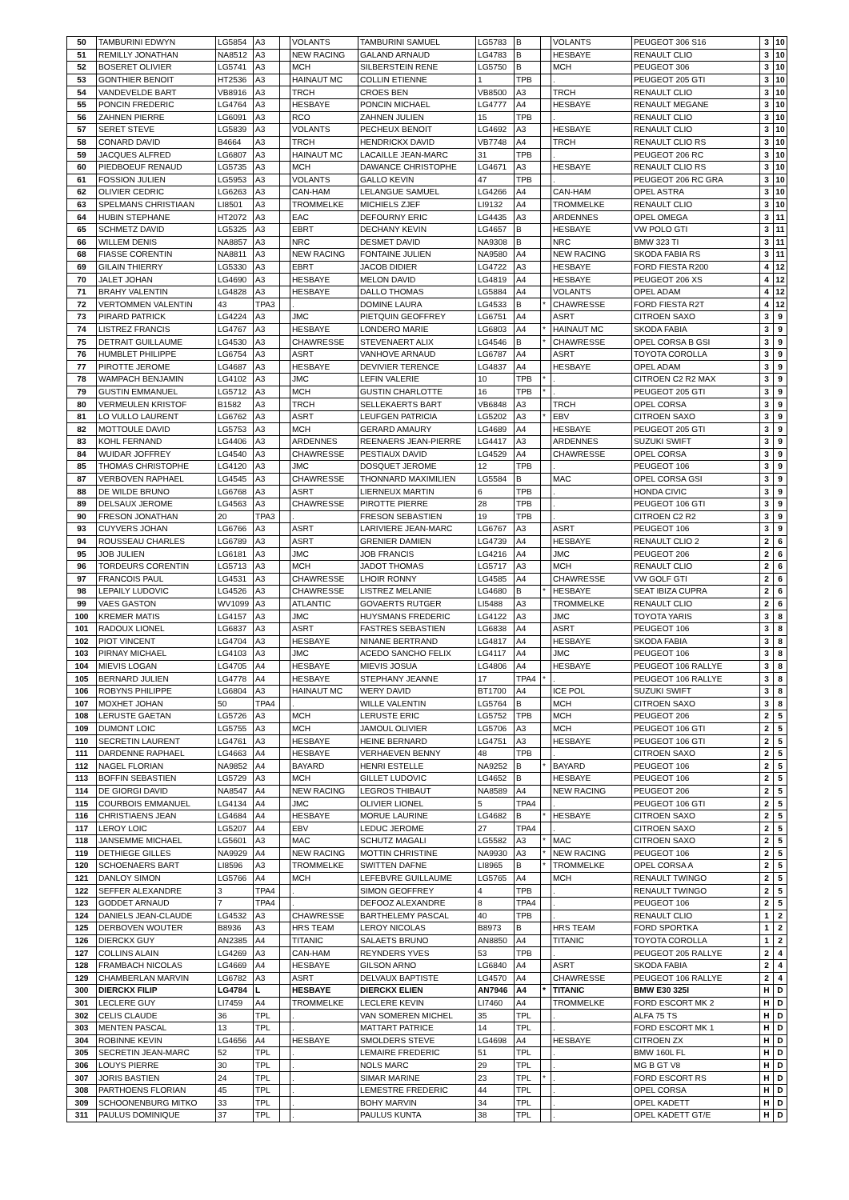| 50 | TAMBURINI EDWYN | LG5854 | A3 | | VOLANTS | TAMBURINI SAMUEL | LG5783 | B | | VOLANTS | PEUGEOT 306 S16 | 3 | 10 |
| 51 | REMILLY JONATHAN | NA8512 | A3 | | NEW RACING | GALAND ARNAUD | LG4783 | B | | HESBAYE | RENAULT CLIO | 3 | 10 |
| 52 | BOSERET OLIVIER | LG5741 | A3 | | MCH | SILBERSTEIN RENE | LG5750 | B | | MCH | PEUGEOT 306 | 3 | 10 |
| 53 | GONTHIER BENOIT | HT2536 | A3 | | HAINAUT MC | COLLIN ETIENNE | 1 | TPB | | . | PEUGEOT 205 GTI | 3 | 10 |
| 54 | VANDEVELDE BART | VB8916 | A3 | | TRCH | CROES BEN | VB8500 | A3 | | TRCH | RENAULT CLIO | 3 | 10 |
| 55 | PONCIN FREDERIC | LG4764 | A3 | | HESBAYE | PONCIN MICHAEL | LG4777 | A4 | | HESBAYE | RENAULT MEGANE | 3 | 10 |
| 56 | ZAHNEN PIERRE | LG6091 | A3 | | RCO | ZAHNEN JULIEN | 15 | TPB | | . | RENAULT CLIO | 3 | 10 |
| 57 | SERET STEVE | LG5839 | A3 | | VOLANTS | PECHEUX BENOIT | LG4692 | A3 | | HESBAYE | RENAULT CLIO | 3 | 10 |
| 58 | CONARD DAVID | B4664 | A3 | | TRCH | HENDRICKX DAVID | VB7748 | A4 | | TRCH | RENAULT CLIO RS | 3 | 10 |
| 59 | JACQUES ALFRED | LG6807 | A3 | | HAINAUT MC | LACAILLE JEAN-MARC | 31 | TPB | | . | PEUGEOT 206 RC | 3 | 10 |
| 60 | PIEDBOEUF RENAUD | LG5735 | A3 | | MCH | DAWANCE CHRISTOPHE | LG4671 | A3 | | HESBAYE | RENAULT CLIO RS | 3 | 10 |
| 61 | FOSSION JULIEN | LG5953 | A3 | | VOLANTS | GALLO KEVIN | 47 | TPB | | . | PEUGEOT 206 RC GRA | 3 | 10 |
| 62 | OLIVIER CEDRIC | LG6263 | A3 | | CAN-HAM | LELANGUE SAMUEL | LG4266 | A4 | | CAN-HAM | OPEL ASTRA | 3 | 10 |
| 63 | SPELMANS CHRISTIAAN | LI8501 | A3 | | TROMMELKE | MICHIELS ZJEF | LI9132 | A4 | | TROMMELKE | RENAULT CLIO | 3 | 10 |
| 64 | HUBIN STEPHANE | HT2072 | A3 | | EAC | DEFOURNY ERIC | LG4435 | A3 | | ARDENNES | OPEL OMEGA | 3 | 11 |
| 65 | SCHMETZ DAVID | LG5325 | A3 | | EBRT | DECHANY KEVIN | LG4657 | B | | HESBAYE | VW POLO GTI | 3 | 11 |
| 66 | WILLEM DENIS | NA8857 | A3 | | NRC | DESMET DAVID | NA9308 | B | | NRC | BMW 323 TI | 3 | 11 |
| 68 | FIASSE CORENTIN | NA8811 | A3 | | NEW RACING | FONTAINE JULIEN | NA9580 | A4 | | NEW RACING | SKODA FABIA RS | 3 | 11 |
| 69 | GILAIN THIERRY | LG5330 | A3 | | EBRT | JACOB DIDIER | LG4722 | A3 | | HESBAYE | FORD FIESTA R200 | 4 | 12 |
| 70 | JALET JOHAN | LG4690 | A3 | | HESBAYE | MELON DAVID | LG4819 | A4 | | HESBAYE | PEUGEOT 206 XS | 4 | 12 |
| 71 | BRAHY VALENTIN | LG4828 | A3 | | HESBAYE | DALLO THOMAS | LG5884 | A4 | | VOLANTS | OPEL ADAM | 4 | 12 |
| 72 | VERTOMMEN VALENTIN | 43 | TPA3 | | . | DOMINE LAURA | LG4533 | B | * | CHAWRESSE | FORD FIESTA R2T | 4 | 12 |
| 73 | PIRARD PATRICK | LG4224 | A3 | | JMC | PIETQUIN GEOFFREY | LG6751 | A4 | | ASRT | CITROEN SAXO | 3 | 9 |
| 74 | LISTREZ FRANCIS | LG4767 | A3 | | HESBAYE | LONDERO MARIE | LG6803 | A4 | * | HAINAUT MC | SKODA FABIA | 3 | 9 |
| 75 | DETRAIT GUILLAUME | LG4530 | A3 | | CHAWRESSE | STEVENAERT ALIX | LG4546 | B | * | CHAWRESSE | OPEL CORSA B GSI | 3 | 9 |
| 76 | HUMBLET PHILIPPE | LG6754 | A3 | | ASRT | VANHOVE ARNAUD | LG6787 | A4 | | ASRT | TOYOTA COROLLA | 3 | 9 |
| 77 | PIROTTE JEROME | LG4687 | A3 | | HESBAYE | DEVIVIER TERENCE | LG4837 | A4 | | HESBAYE | OPEL ADAM | 3 | 9 |
| 78 | WAMPACH BENJAMIN | LG4102 | A3 | | JMC | LEFIN VALERIE | 10 | TPB | * | . | CITROEN C2 R2 MAX | 3 | 9 |
| 79 | GUSTIN EMMANUEL | LG5712 | A3 | | MCH | GUSTIN CHARLOTTE | 16 | TPB | * | . | PEUGEOT 205 GTI | 3 | 9 |
| 80 | VERMEULEN KRISTOF | B1582 | A3 | | TRCH | SELLEKAERTS BART | VB6848 | A3 | | TRCH | OPEL CORSA | 3 | 9 |
| 81 | LO VULLO LAURENT | LG6762 | A3 | | ASRT | LEUFGEN PATRICIA | LG5202 | A3 | * | EBV | CITROEN SAXO | 3 | 9 |
| 82 | MOTTOULE DAVID | LG5753 | A3 | | MCH | GERARD AMAURY | LG4689 | A4 | | HESBAYE | PEUGEOT 205 GTI | 3 | 9 |
| 83 | KOHL FERNAND | LG4406 | A3 | | ARDENNES | REENAERS JEAN-PIERRE | LG4417 | A3 | | ARDENNES | SUZUKI SWIFT | 3 | 9 |
| 84 | WUIDAR JOFFREY | LG4540 | A3 | | CHAWRESSE | PESTIAUX DAVID | LG4529 | A4 | | CHAWRESSE | OPEL CORSA | 3 | 9 |
| 85 | THOMAS CHRISTOPHE | LG4120 | A3 | | JMC | DOSQUET JEROME | 12 | TPB | | . | PEUGEOT 106 | 3 | 9 |
| 87 | VERBOVEN RAPHAEL | LG4545 | A3 | | CHAWRESSE | THONNARD MAXIMILIEN | LG5584 | B | | MAC | OPEL CORSA GSI | 3 | 9 |
| 88 | DE WILDE BRUNO | LG6768 | A3 | | ASRT | LIERNEUX MARTIN | 6 | TPB | | . | HONDA CIVIC | 3 | 9 |
| 89 | DELSAUX JEROME | LG4563 | A3 | | CHAWRESSE | PIROTTE PIERRE | 28 | TPB | | . | PEUGEOT 106 GTI | 3 | 9 |
| 90 | FRESON JONATHAN | 20 | TPA3 | | . | FRESON SEBASTIEN | 19 | TPB | | . | CITROEN C2 R2 | 3 | 9 |
| 93 | CUYVERS JOHAN | LG6766 | A3 | | ASRT | LARIVIERE JEAN-MARC | LG6767 | A3 | | ASRT | PEUGEOT 106 | 3 | 9 |
| 94 | ROUSSEAU CHARLES | LG6789 | A3 | | ASRT | GRENIER DAMIEN | LG4739 | A4 | | HESBAYE | RENAULT CLIO 2 | 2 | 6 |
| 95 | JOB JULIEN | LG6181 | A3 | | JMC | JOB FRANCIS | LG4216 | A4 | | JMC | PEUGEOT 206 | 2 | 6 |
| 96 | TORDEURS CORENTIN | LG5713 | A3 | | MCH | JADOT THOMAS | LG5717 | A3 | | MCH | RENAULT CLIO | 2 | 6 |
| 97 | FRANCOIS PAUL | LG4531 | A3 | | CHAWRESSE | LHOIR RONNY | LG4585 | A4 | | CHAWRESSE | VW GOLF GTI | 2 | 6 |
| 98 | LEPAILY LUDOVIC | LG4526 | A3 | | CHAWRESSE | LISTREZ MELANIE | LG4680 | B | * | HESBAYE | SEAT IBIZA CUPRA | 2 | 6 |
| 99 | VAES GASTON | WV1099 | A3 | | ATLANTIC | GOVAERTS RUTGER | LI5488 | A3 | | TROMMELKE | RENAULT CLIO | 2 | 6 |
| 100 | KREMER MATIS | LG4157 | A3 | | JMC | HUYSMANS FREDERIC | LG4122 | A3 | | JMC | TOYOTA YARIS | 3 | 8 |
| 101 | RADOUX LIONEL | LG6837 | A3 | | ASRT | FASTRES SEBASTIEN | LG6838 | A4 | | ASRT | PEUGEOT 106 | 3 | 8 |
| 102 | PIOT VINCENT | LG4704 | A3 | | HESBAYE | NINANE BERTRAND | LG4817 | A4 | | HESBAYE | SKODA FABIA | 3 | 8 |
| 103 | PIRNAY MICHAEL | LG4103 | A3 | | JMC | ACEDO SANCHO FELIX | LG4117 | A4 | | JMC | PEUGEOT 106 | 3 | 8 |
| 104 | MIEVIS LOGAN | LG4705 | A4 | | HESBAYE | MIEVIS JOSUA | LG4806 | A4 | | HESBAYE | PEUGEOT 106 RALLYE | 3 | 8 |
| 105 | BERNARD JULIEN | LG4778 | A4 | | HESBAYE | STEPHANY JEANNE | 17 | TPA4 | * | . | PEUGEOT 106 RALLYE | 3 | 8 |
| 106 | ROBYNS PHILIPPE | LG6804 | A3 | | HAINAUT MC | WERY DAVID | BT1700 | A4 | | ICE POL | SUZUKI SWIFT | 3 | 8 |
| 107 | MOXHET JOHAN | 50 | TPA4 | | . | WILLE VALENTIN | LG5764 | B | | MCH | CITROEN SAXO | 3 | 8 |
| 108 | LERUSTE GAETAN | LG5726 | A3 | | MCH | LERUSTE ERIC | LG5752 | TPB | | MCH | PEUGEOT 206 | 2 | 5 |
| 109 | DUMONT LOIC | LG5755 | A3 | | MCH | JAMOUL OLIVIER | LG5706 | A3 | | MCH | PEUGEOT 106 GTI | 2 | 5 |
| 110 | SECRETIN LAURENT | LG4761 | A3 | | HESBAYE | HEINE BERNARD | LG4751 | A3 | | HESBAYE | PEUGEOT 106 GTI | 2 | 5 |
| 111 | DARDENNE RAPHAEL | LG4663 | A4 | | HESBAYE | VERHAEVEN BENNY | 48 | TPB | | . | CITROEN SAXO | 2 | 5 |
| 112 | NAGEL FLORIAN | NA9852 | A4 | | BAYARD | HENRI ESTELLE | NA9252 | B | * | BAYARD | PEUGEOT 106 | 2 | 5 |
| 113 | BOFFIN SEBASTIEN | LG5729 | A3 | | MCH | GILLET LUDOVIC | LG4652 | B | | HESBAYE | PEUGEOT 106 | 2 | 5 |
| 114 | DE GIORGI DAVID | NA8547 | A4 | | NEW RACING | LEGROS THIBAUT | NA8589 | A4 | | NEW RACING | PEUGEOT 206 | 2 | 5 |
| 115 | COURBOIS EMMANUEL | LG4134 | A4 | | JMC | OLIVIER LIONEL | 5 | TPA4 | | . | PEUGEOT 106 GTI | 2 | 5 |
| 116 | CHRISTIAENS JEAN | LG4684 | A4 | | HESBAYE | MORUE LAURINE | LG4682 | B | * | HESBAYE | CITROEN SAXO | 2 | 5 |
| 117 | LEROY LOIC | LG5207 | A4 | | EBV | LEDUC JEROME | 27 | TPA4 | | . | CITROEN SAXO | 2 | 5 |
| 118 | JANSEMME MICHAEL | LG5601 | A3 | | MAC | SCHUTZ MAGALI | LG5582 | A3 | * | MAC | CITROEN SAXO | 2 | 5 |
| 119 | DETHIEGE GILLES | NA9929 | A4 | | NEW RACING | MOTTIN CHRISTINE | NA9930 | A3 | * | NEW RACING | PEUGEOT 106 | 2 | 5 |
| 120 | SCHOENAERS BART | LI8596 | A3 | | TROMMELKE | SWITTEN DAFNE | LI8965 | B | * | TROMMELKE | OPEL CORSA A | 2 | 5 |
| 121 | DANLOY SIMON | LG5766 | A4 | | MCH | LEFEBVRE GUILLAUME | LG5765 | A4 | | MCH | RENAULT TWINGO | 2 | 5 |
| 122 | SEFFER ALEXANDRE | 3 | TPA4 | | . | SIMON GEOFFREY | 4 | TPB | | . | RENAULT TWINGO | 2 | 5 |
| 123 | GODDET ARNAUD | 7 | TPA4 | | . | DEFOOZ ALEXANDRE | 8 | TPA4 | | . | PEUGEOT 106 | 2 | 5 |
| 124 | DANIELS JEAN-CLAUDE | LG4532 | A3 | | CHAWRESSE | BARTHELEMY PASCAL | 40 | TPB | | . | RENAULT CLIO | 1 | 2 |
| 125 | DERBOVEN WOUTER | B8936 | A3 | | HRS TEAM | LEROY NICOLAS | B8973 | B | | HRS TEAM | FORD SPORTKA | 1 | 2 |
| 126 | DIERCKX GUY | AN2385 | A4 | | TITANIC | SALAETS BRUNO | AN8850 | A4 | | TITANIC | TOYOTA COROLLA | 1 | 2 |
| 127 | COLLINS ALAIN | LG4269 | A3 | | CAN-HAM | REYNDERS YVES | 53 | TPB | | . | PEUGEOT 205 RALLYE | 2 | 4 |
| 128 | FRAMBACH NICOLAS | LG4669 | A4 | | HESBAYE | GILSON ARNO | LG6840 | A4 | | ASRT | SKODA FABIA | 2 | 4 |
| 129 | CHAMBERLAN MARVIN | LG6782 | A3 | | ASRT | DELVAUX BAPTISTE | LG4570 | A4 | | CHAWRESSE | PEUGEOT 106 RALLYE | 2 | 4 |
| 300 | DIERCKX FILIP | LG4784 | L | | HESBAYE | DIERCKX ELIEN | AN7946 | A4 | * | TITANIC | BMW E30 325I | H | D |
| 301 | LECLERE GUY | LI7459 | A4 | | TROMMELKE | LECLERE KEVIN | LI7460 | A4 | | TROMMELKE | FORD ESCORT MK 2 | H | D |
| 302 | CELIS CLAUDE | 36 | TPL | | . | VAN SOMEREN MICHEL | 35 | TPL | | . | ALFA 75 TS | H | D |
| 303 | MENTEN PASCAL | 13 | TPL | | . | MATTART PATRICE | 14 | TPL | | . | FORD ESCORT MK 1 | H | D |
| 304 | ROBINNE KEVIN | LG4656 | A4 | | HESBAYE | SMOLDERS STEVE | LG4698 | A4 | | HESBAYE | CITROEN ZX | H | D |
| 305 | SECRETIN JEAN-MARC | 52 | TPL | | . | LEMAIRE FREDERIC | 51 | TPL | | . | BMW 160L FL | H | D |
| 306 | LOUYS PIERRE | 30 | TPL | | . | NOLS MARC | 29 | TPL | | . | MG B GT V8 | H | D |
| 307 | JORIS BASTIEN | 24 | TPL | | . | SIMAR MARINE | 23 | TPL | * | . | FORD ESCORT RS | H | D |
| 308 | PARTHOENS FLORIAN | 45 | TPL | | . | LEMESTRE FREDERIC | 44 | TPL | | . | OPEL CORSA | H | D |
| 309 | SCHOONENBURG MITKO | 33 | TPL | | . | BOHY MARVIN | 34 | TPL | | . | OPEL KADETT | H | D |
| 311 | PAULUS DOMINIQUE | 37 | TPL | | . | PAULUS KUNTA | 38 | TPL | | . | OPEL KADETT GT/E | H | D |